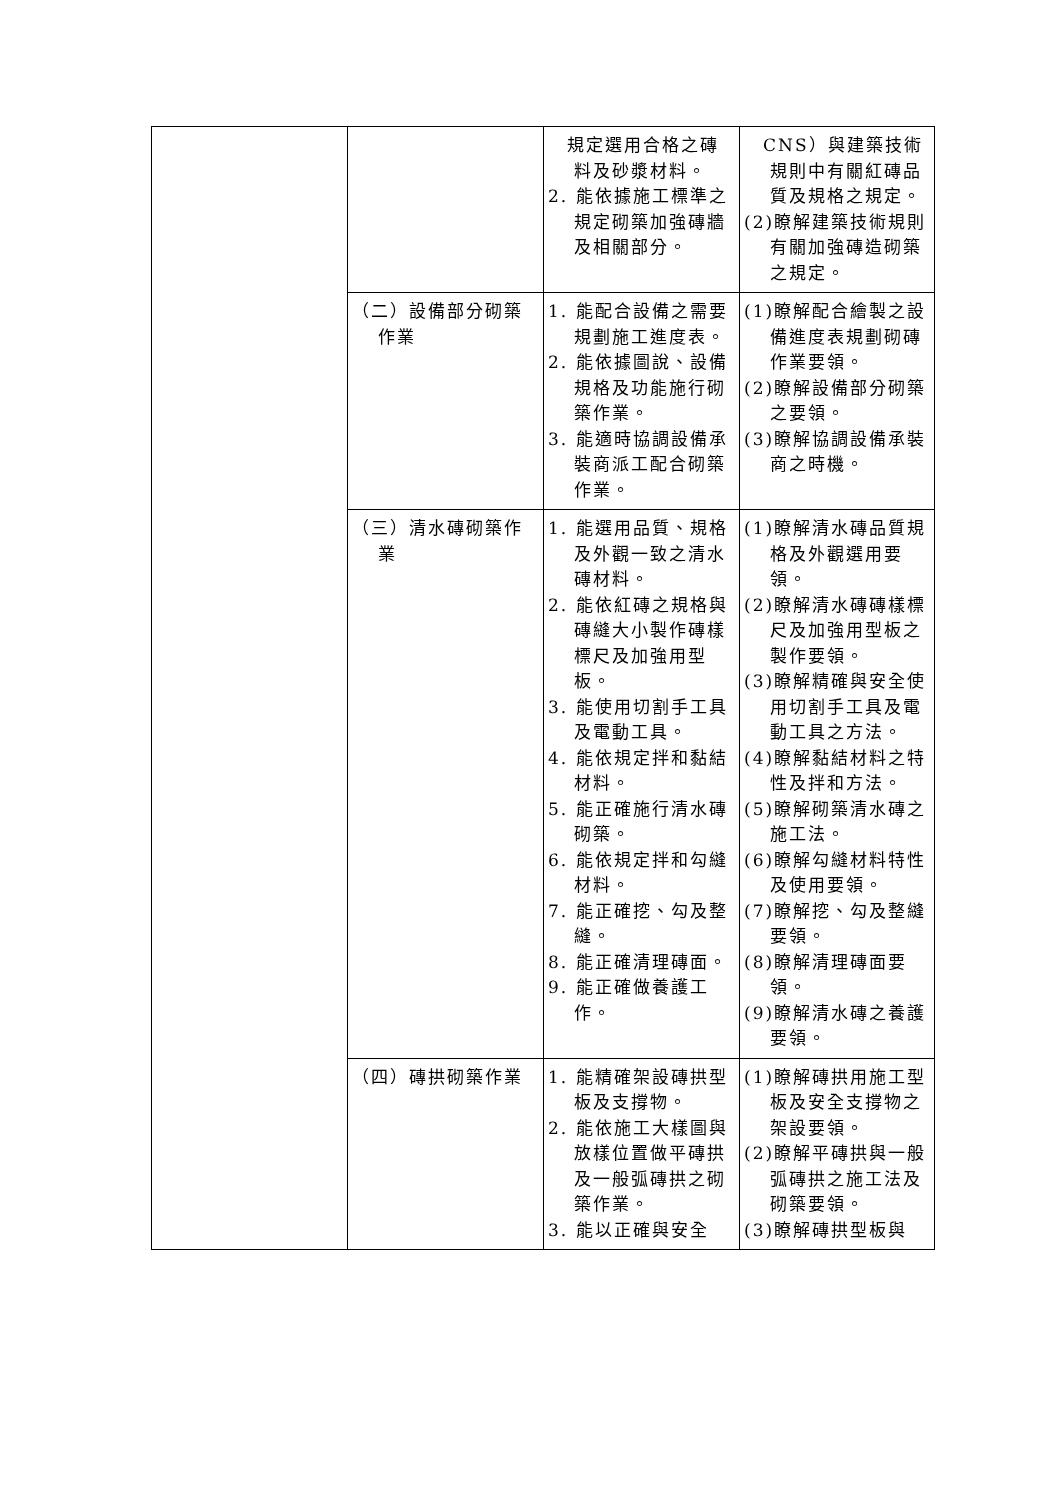| | | 規定選用合格之磚料及砂漿材料。 2. 能依據施工標準之規定砌築加強磚牆及相關部分。 | CNS）與建築技術規則中有關紅磚品質及規格之規定。 (2)瞭解建築技術規則有關加強磚造砌築之規定。 |
| | （二）設備部分砌築作業 | 1. 能配合設備之需要規劃施工進度表。 2. 能依據圖說、設備規格及功能施行砌築作業。 3. 能適時協調設備承裝商派工配合砌築作業。 | (1)瞭解配合繪製之設備進度表規劃砌磚作業要領。 (2)瞭解設備部分砌築之要領。 (3)瞭解協調設備承裝商之時機。 |
| | （三）清水磚砌築作業 | 1. 能選用品質、規格及外觀一致之清水磚材料。 2. 能依紅磚之規格與磚縫大小製作磚樣標尺及加強用型板。 3. 能使用切割手工具及電動工具。 4. 能依規定拌和黏結材料。 5. 能正確施行清水磚砌築。 6. 能依規定拌和勾縫材料。 7. 能正確挖、勾及整縫。 8. 能正確清理磚面。 9. 能正確做養護工作。 | (1)瞭解清水磚品質規格及外觀選用要領。 (2)瞭解清水磚磚樣標尺及加強用型板之製作要領。 (3)瞭解精確與安全使用切割手工具及電動工具之方法。 (4)瞭解黏結材料之特性及拌和方法。 (5)瞭解砌築清水磚之施工法。 (6)瞭解勾縫材料特性及使用要領。 (7)瞭解挖、勾及整縫要領。 (8)瞭解清理磚面要領。 (9)瞭解清水磚之養護要領。 |
| | （四）磚拱砌築作業 | 1. 能精確架設磚拱型板及支撐物。 2. 能依施工大樣圖與放樣位置做平磚拱及一般弧磚拱之砌築作業。 3. 能以正確與安全 | (1)瞭解磚拱用施工型板及安全支撐物之架設要領。 (2)瞭解平磚拱與一般弧磚拱之施工法及砌築要領。 (3)瞭解磚拱型板與 |